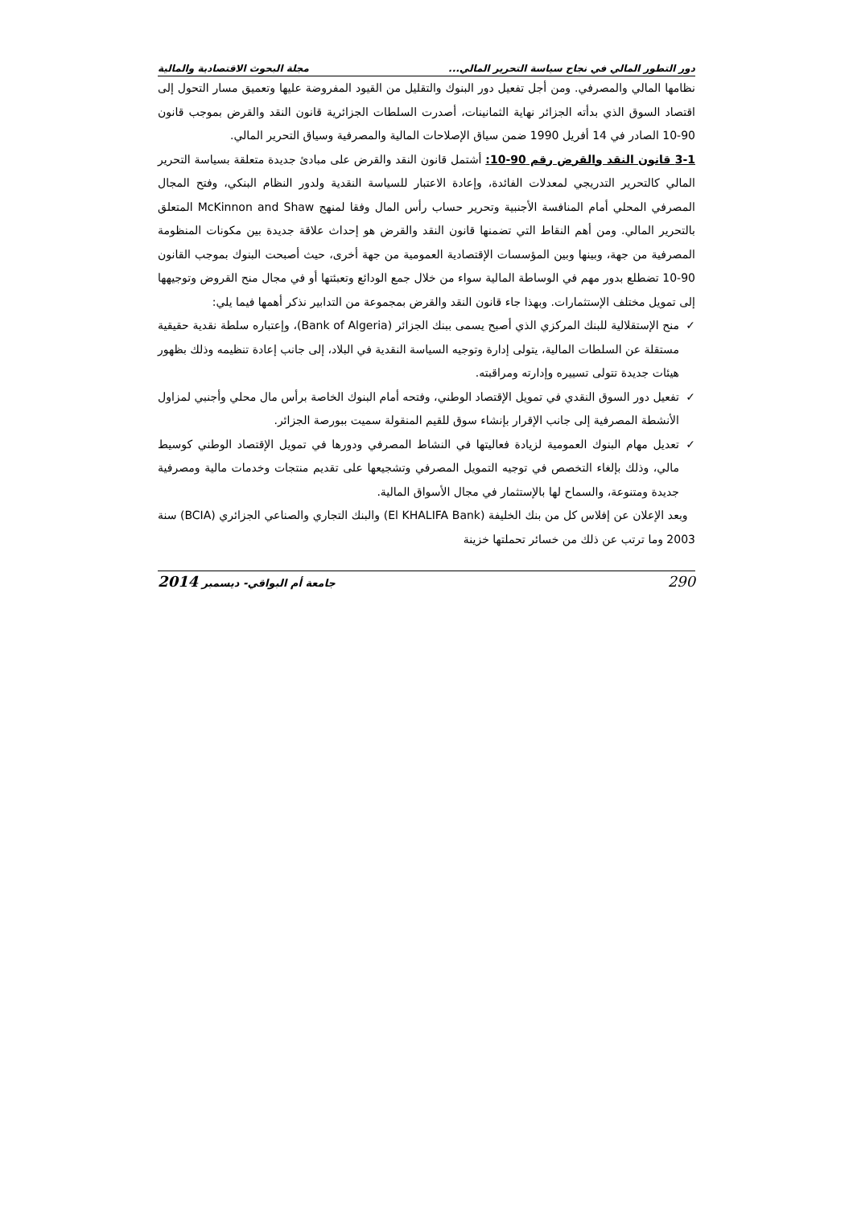دور التطور المالي في نجاح سياسة التحرير المالي... مجلة البحوث الاقتصادية والمالية
نظامها المالي والمصرفي. ومن أجل تفعيل دور البنوك والتقليل من القيود المفروضة عليها وتعميق مسار التحول إلى اقتصاد السوق الذي بدأته الجزائر نهاية الثمانينات، أصدرت السلطات الجزائرية قانون النقد والقرض بموجب قانون 90-10 الصادر في 14 أفريل 1990 ضمن سياق الإصلاحات المالية والمصرفية وسياق التحرير المالي.
3-1 قانون النقد والقرض رقم 90-10: أشتمل قانون النقد والقرض على مبادئ جديدة متعلقة بسياسة التحرير المالي كالتحرير التدريجي لمعدلات الفائدة، وإعادة الاعتبار للسياسة النقدية ولدور النظام البنكي، وفتح المجال المصرفي المحلي أمام المنافسة الأجنبية وتحرير حساب رأس المال وفقا لمنهج McKinnon and Shaw المتعلق بالتحرير المالي. ومن أهم النقاط التي تضمنها قانون النقد والقرض هو إحداث علاقة جديدة بين مكونات المنظومة المصرفية من جهة، وبينها وبين المؤسسات الإقتصادية العمومية من جهة أخرى، حيث أصبحت البنوك بموجب القانون 90-10 تضطلع بدور مهم في الوساطة المالية سواء من خلال جمع الودائع وتعبئتها أو في مجال منح القروض وتوجيهها إلى تمويل مختلف الإستثمارات. وبهذا جاء قانون النقد والقرض بمجموعة من التدابير نذكر أهمها فيما يلي:
✓ منح الإستقلالية للبنك المركزي الذي أصبح يسمى ببنك الجزائر (Bank of Algeria)، وإعتباره سلطة نقدية حقيقية مستقلة عن السلطات المالية، يتولى إدارة وتوجيه السياسة النقدية في البلاد، إلى جانب إعادة تنظيمه وذلك بظهور هيئات جديدة تتولى تسييره وإدارته ومراقبته.
✓ تفعيل دور السوق النقدي في تمويل الإقتصاد الوطني، وفتحه أمام البنوك الخاصة برأس مال محلي وأجنبي لمزاول الأنشطة المصرفية إلى جانب الإقرار بإنشاء سوق للقيم المنقولة سميت ببورصة الجزائر.
✓ تعديل مهام البنوك العمومية لزيادة فعاليتها في النشاط المصرفي ودورها في تمويل الإقتصاد الوطني كوسيط مالي، وذلك بإلغاء التخصص في توجيه التمويل المصرفي وتشجيعها على تقديم منتجات وخدمات مالية ومصرفية جديدة ومتنوعة، والسماح لها بالإستثمار في مجال الأسواق المالية.
وبعد الإعلان عن إفلاس كل من بنك الخليفة (El KHALIFA Bank) والبنك التجاري والصناعي الجزائري (BCIA) سنة 2003 وما ترتب عن ذلك من خسائر تحملتها خزينة
290 جامعة أم البواقي- ديسمبر 2014